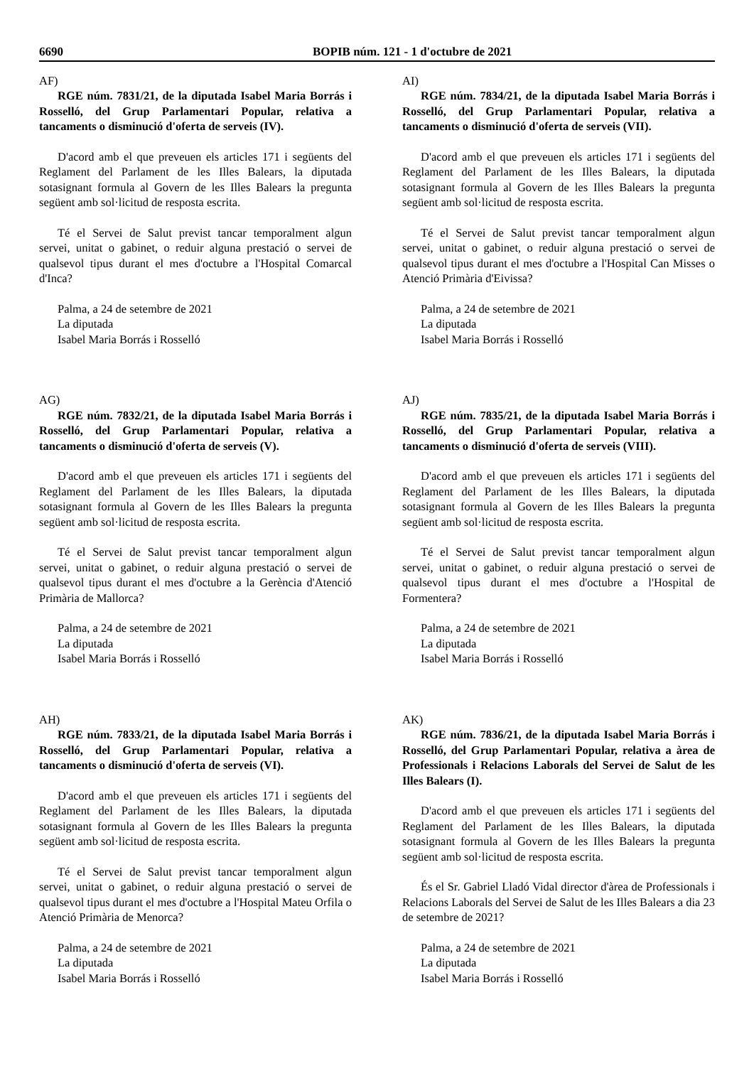6690 BOPIB núm. 121 - 1 d'octubre de 2021
AF)
RGE núm. 7831/21, de la diputada Isabel Maria Borrás i Rosselló, del Grup Parlamentari Popular, relativa a tancaments o disminució d'oferta de serveis (IV).
D'acord amb el que preveuen els articles 171 i següents del Reglament del Parlament de les Illes Balears, la diputada sotasignant formula al Govern de les Illes Balears la pregunta següent amb sol·licitud de resposta escrita.
Té el Servei de Salut previst tancar temporalment algun servei, unitat o gabinet, o reduir alguna prestació o servei de qualsevol tipus durant el mes d'octubre a l'Hospital Comarcal d'Inca?
Palma, a 24 de setembre de 2021
La diputada
Isabel Maria Borrás i Rosselló
AG)
RGE núm. 7832/21, de la diputada Isabel Maria Borrás i Rosselló, del Grup Parlamentari Popular, relativa a tancaments o disminució d'oferta de serveis (V).
D'acord amb el que preveuen els articles 171 i següents del Reglament del Parlament de les Illes Balears, la diputada sotasignant formula al Govern de les Illes Balears la pregunta següent amb sol·licitud de resposta escrita.
Té el Servei de Salut previst tancar temporalment algun servei, unitat o gabinet, o reduir alguna prestació o servei de qualsevol tipus durant el mes d'octubre a la Gerència d'Atenció Primària de Mallorca?
Palma, a 24 de setembre de 2021
La diputada
Isabel Maria Borrás i Rosselló
AH)
RGE núm. 7833/21, de la diputada Isabel Maria Borrás i Rosselló, del Grup Parlamentari Popular, relativa a tancaments o disminució d'oferta de serveis (VI).
D'acord amb el que preveuen els articles 171 i següents del Reglament del Parlament de les Illes Balears, la diputada sotasignant formula al Govern de les Illes Balears la pregunta següent amb sol·licitud de resposta escrita.
Té el Servei de Salut previst tancar temporalment algun servei, unitat o gabinet, o reduir alguna prestació o servei de qualsevol tipus durant el mes d'octubre a l'Hospital Mateu Orfila o Atenció Primària de Menorca?
Palma, a 24 de setembre de 2021
La diputada
Isabel Maria Borrás i Rosselló
AI)
RGE núm. 7834/21, de la diputada Isabel Maria Borrás i Rosselló, del Grup Parlamentari Popular, relativa a tancaments o disminució d'oferta de serveis (VII).
D'acord amb el que preveuen els articles 171 i següents del Reglament del Parlament de les Illes Balears, la diputada sotasignant formula al Govern de les Illes Balears la pregunta següent amb sol·licitud de resposta escrita.
Té el Servei de Salut previst tancar temporalment algun servei, unitat o gabinet, o reduir alguna prestació o servei de qualsevol tipus durant el mes d'octubre a l'Hospital Can Misses o Atenció Primària d'Eivissa?
Palma, a 24 de setembre de 2021
La diputada
Isabel Maria Borrás i Rosselló
AJ)
RGE núm. 7835/21, de la diputada Isabel Maria Borrás i Rosselló, del Grup Parlamentari Popular, relativa a tancaments o disminució d'oferta de serveis (VIII).
D'acord amb el que preveuen els articles 171 i següents del Reglament del Parlament de les Illes Balears, la diputada sotasignant formula al Govern de les Illes Balears la pregunta següent amb sol·licitud de resposta escrita.
Té el Servei de Salut previst tancar temporalment algun servei, unitat o gabinet, o reduir alguna prestació o servei de qualsevol tipus durant el mes d'octubre a l'Hospital de Formentera?
Palma, a 24 de setembre de 2021
La diputada
Isabel Maria Borrás i Rosselló
AK)
RGE núm. 7836/21, de la diputada Isabel Maria Borrás i Rosselló, del Grup Parlamentari Popular, relativa a àrea de Professionals i Relacions Laborals del Servei de Salut de les Illes Balears (I).
D'acord amb el que preveuen els articles 171 i següents del Reglament del Parlament de les Illes Balears, la diputada sotasignant formula al Govern de les Illes Balears la pregunta següent amb sol·licitud de resposta escrita.
És el Sr. Gabriel Lladó Vidal director d'àrea de Professionals i Relacions Laborals del Servei de Salut de les Illes Balears a dia 23 de setembre de 2021?
Palma, a 24 de setembre de 2021
La diputada
Isabel Maria Borrás i Rosselló